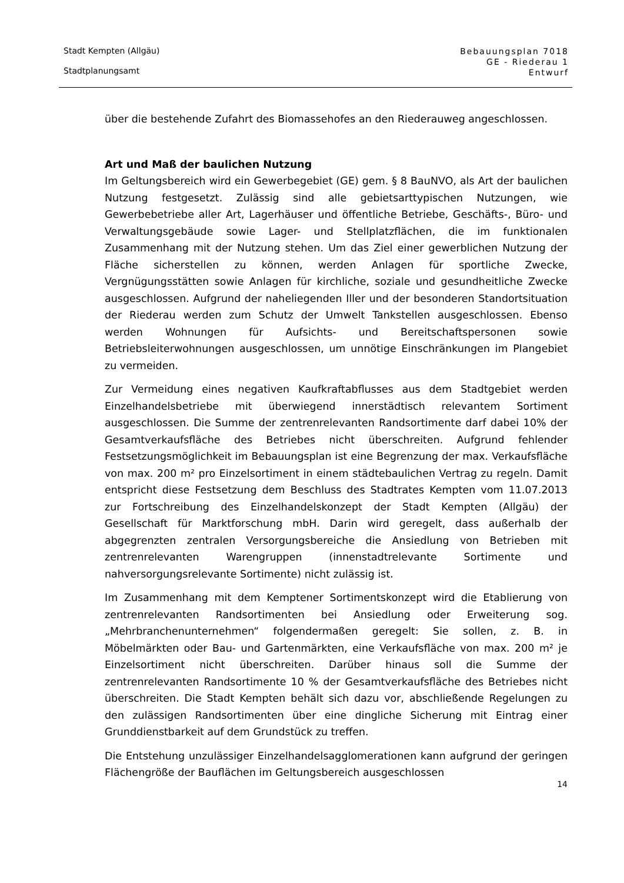Stadt Kempten (Allgäu)
Stadtplanungsamt
Bebauungsplan 7018
GE - Riederau 1
Entwurf
über die bestehende Zufahrt des Biomassehofes an den Riederauweg angeschlossen.
Art und Maß der baulichen Nutzung
Im Geltungsbereich wird ein Gewerbegebiet (GE) gem. § 8 BauNVO, als Art der baulichen Nutzung festgesetzt. Zulässig sind alle gebietsarttypischen Nutzungen, wie Gewerbebetriebe aller Art, Lagerhäuser und öffentliche Betriebe, Geschäfts-, Büro- und Verwaltungsgebäude sowie Lager- und Stellplatzflächen, die im funktionalen Zusammenhang mit der Nutzung stehen. Um das Ziel einer gewerblichen Nutzung der Fläche sicherstellen zu können, werden Anlagen für sportliche Zwecke, Vergnügungsstätten sowie Anlagen für kirchliche, soziale und gesundheitliche Zwecke ausgeschlossen. Aufgrund der naheliegenden Iller und der besonderen Standortsituation der Riederau werden zum Schutz der Umwelt Tankstellen ausgeschlossen. Ebenso werden Wohnungen für Aufsichts- und Bereitschaftspersonen sowie Betriebsleiterwohnungen ausgeschlossen, um unnötige Einschränkungen im Plangebiet zu vermeiden.
Zur Vermeidung eines negativen Kaufkraftabflusses aus dem Stadtgebiet werden Einzelhandelsbetriebe mit überwiegend innerstädtisch relevantem Sortiment ausgeschlossen. Die Summe der zentrenrelevanten Randsortimente darf dabei 10% der Gesamtverkaufsfläche des Betriebes nicht überschreiten. Aufgrund fehlender Festsetzungsmöglichkeit im Bebauungsplan ist eine Begrenzung der max. Verkaufsfläche von max. 200 m² pro Einzelsortiment in einem städtebaulichen Vertrag zu regeln. Damit entspricht diese Festsetzung dem Beschluss des Stadtrates Kempten vom 11.07.2013 zur Fortschreibung des Einzelhandelskonzept der Stadt Kempten (Allgäu) der Gesellschaft für Marktforschung mbH. Darin wird geregelt, dass außerhalb der abgegrenzten zentralen Versorgungsbereiche die Ansiedlung von Betrieben mit zentrenrelevanten Warengruppen (innenstadtrelevante Sortimente und nahversorgungsrelevante Sortimente) nicht zulässig ist.
Im Zusammenhang mit dem Kemptener Sortimentskonzept wird die Etablierung von zentrenrelevanten Randsortimenten bei Ansiedlung oder Erweiterung sog. „Mehrbranchenunternehmen“ folgendermaßen geregelt: Sie sollen, z. B. in Möbelmärkten oder Bau- und Gartenmärkten, eine Verkaufsfläche von max. 200 m² je Einzelsortiment nicht überschreiten. Darüber hinaus soll die Summe der zentrenrelevanten Randsortimente 10 % der Gesamtverkaufsfläche des Betriebes nicht überschreiten. Die Stadt Kempten behält sich dazu vor, abschließende Regelungen zu den zulässigen Randsortimenten über eine dingliche Sicherung mit Eintrag einer Grunddienstbarkeit auf dem Grundstück zu treffen.
Die Entstehung unzulässiger Einzelhandelsagglomerationen kann aufgrund der geringen Flächengröße der Bauflächen im Geltungsbereich ausgeschlossen
14